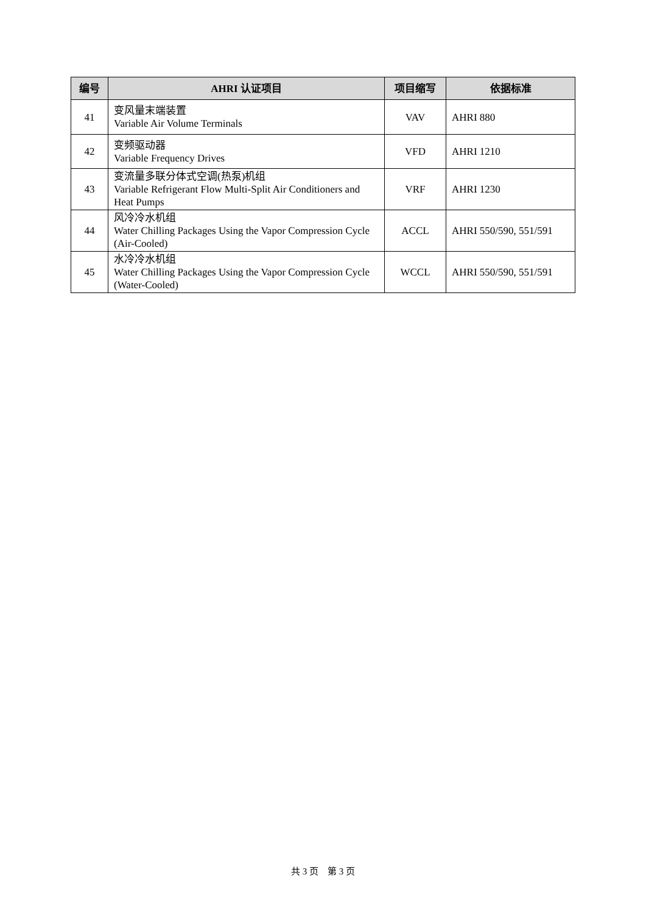| 编号 | AHRI 认证项目 | 项目缩写 | 依据标准 |
| --- | --- | --- | --- |
| 41 | 变风量末端装置 Variable Air Volume Terminals | VAV | AHRI 880 |
| 42 | 变频驱动器 Variable Frequency Drives | VFD | AHRI 1210 |
| 43 | 变流量多联分体式空调(热泵)机组 Variable Refrigerant Flow Multi-Split Air Conditioners and Heat Pumps | VRF | AHRI 1230 |
| 44 | 风冷冷水机组 Water Chilling Packages Using the Vapor Compression Cycle (Air-Cooled) | ACCL | AHRI 550/590, 551/591 |
| 45 | 水冷冷水机组 Water Chilling Packages Using the Vapor Compression Cycle (Water-Cooled) | WCCL | AHRI 550/590, 551/591 |
共 3 页 第 3 页